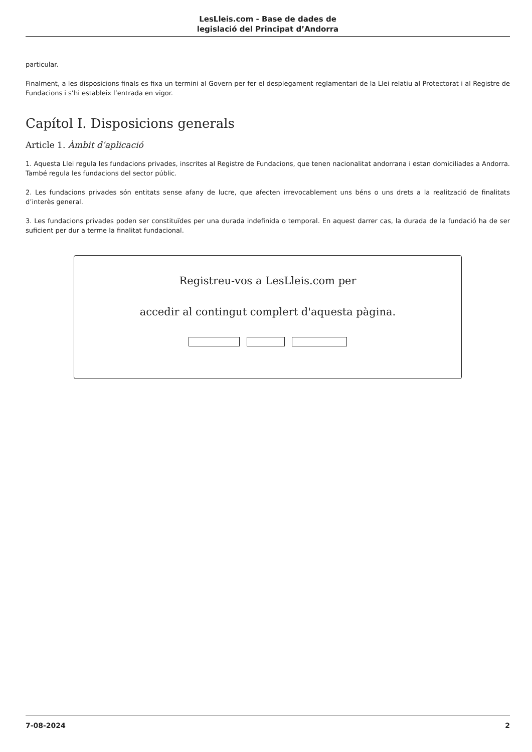LesLleis.com - Base de dades de
legislació del Principat d’Andorra
particular.
Finalment, a les disposicions finals es fixa un termini al Govern per fer el desplegament reglamentari de la Llei relatiu al Protectorat i al Registre de Fundacions i s’hi estableix l’entrada en vigor.
Capítol I. Disposicions generals
Article 1. Àmbit d’aplicació
1. Aquesta Llei regula les fundacions privades, inscrites al Registre de Fundacions, que tenen nacionalitat andorrana i estan domiciliades a Andorra. També regula les fundacions del sector públic.
2. Les fundacions privades són entitats sense afany de lucre, que afecten irrevocablement uns béns o uns drets a la realització de finalitats d’interès general.
3. Les fundacions privades poden ser constituïdes per una durada indefinida o temporal. En aquest darrer cas, la durada de la fundació ha de ser suficient per dur a terme la finalitat fundacional.
Registreu-vos a LesLleis.com per
accedir al contingut complert d'aquesta pàgina.
7-08-2024 2